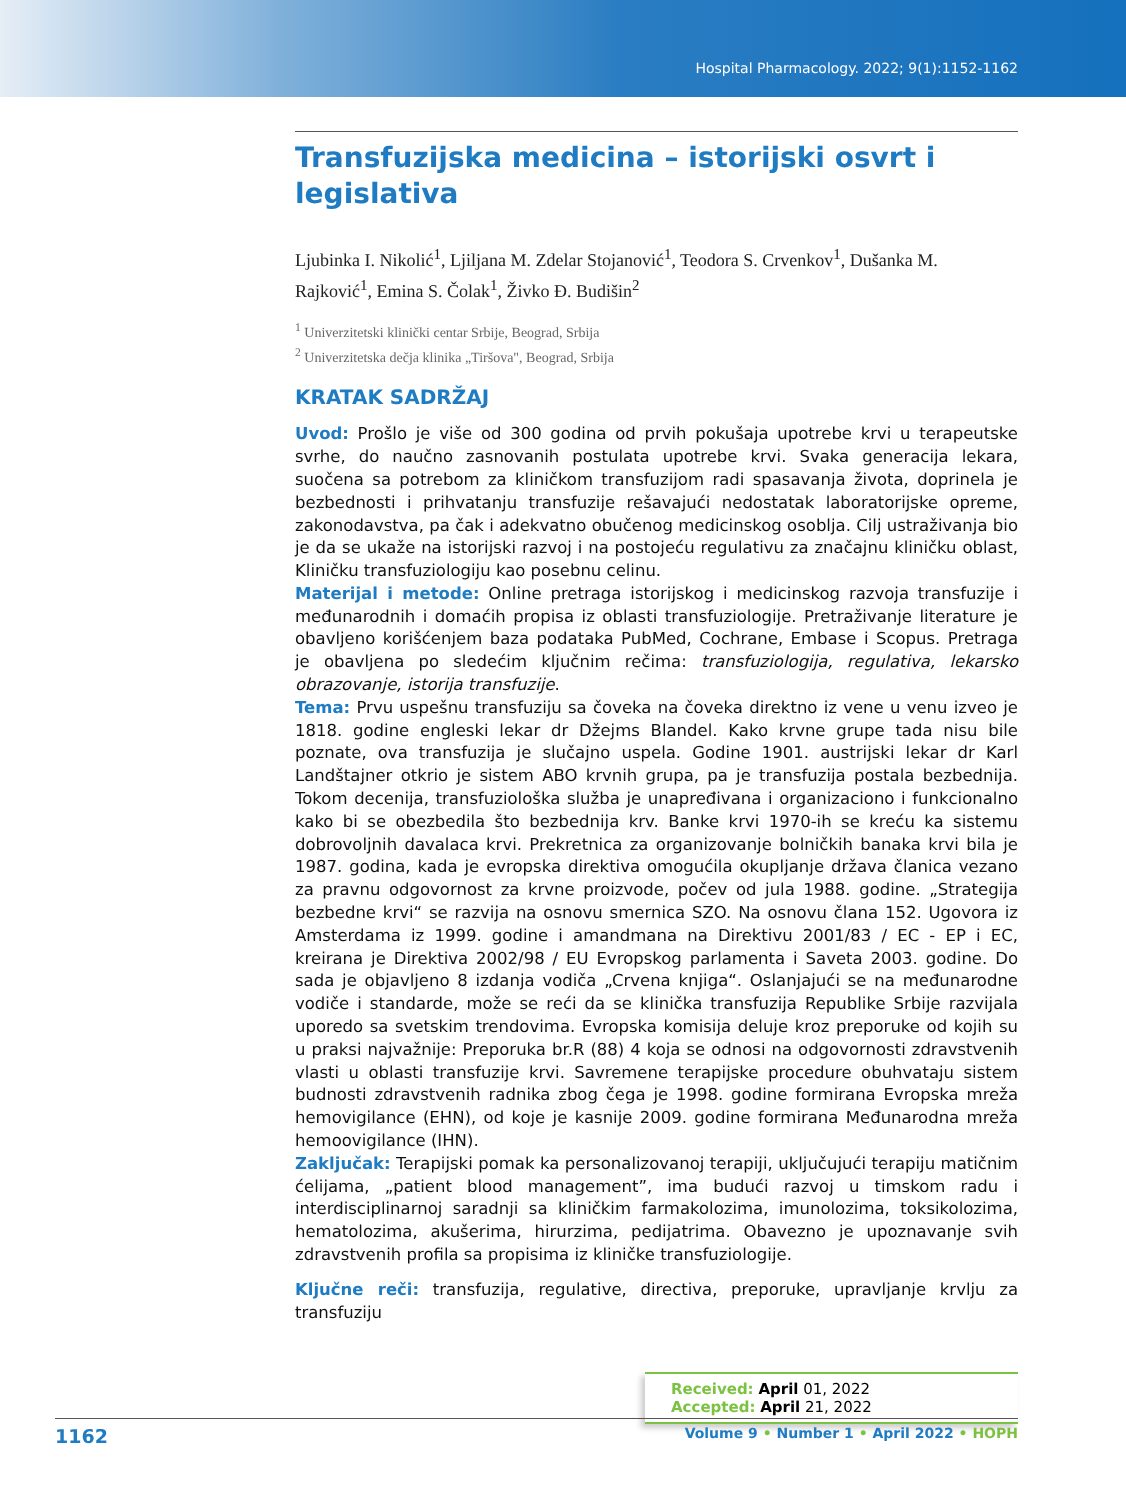Hospital Pharmacology. 2022; 9(1):1152-1162
Transfuzijska medicina – istorijski osvrt i legislativa
Ljubinka I. Nikolić<sup>1</sup>, Ljiljana M. Zdelar Stojanović<sup>1</sup>, Teodora S. Crvenkov<sup>1</sup>, Dušanka M. Rajković<sup>1</sup>, Emina S. Čolak<sup>1</sup>, Živko Đ. Budišin<sup>2</sup>
<sup>1</sup> Univerzitetski klinički centar Srbije, Beograd, Srbija
<sup>2</sup> Univerzitetska dečja klinika „Tiršova", Beograd, Srbija
KRATAK SADRŽAJ
Uvod: Prošlo je više od 300 godina od prvih pokušaja upotrebe krvi u terapeutske svrhe, do naučno zasnovanih postulata upotrebe krvi. Svaka generacija lekara, suočena sa potrebom za kliničkom transfuzijom radi spasavanja života, doprinela je bezbednosti i prihvatanju transfuzije rešavajući nedostatak laboratorijske opreme, zakonodavstva, pa čak i adekvatno obučenog medicinskog osoblja. Cilj ustraživanja bio je da se ukaže na istorijski razvoj i na postojeću regulativu za značajnu kliničku oblast, Kliničku transfuziologiju kao posebnu celinu.
Materijal i metode: Online pretraga istorijskog i medicinskog razvoja transfuzije i međunarodnih i domaćih propisa iz oblasti transfuziologije. Pretraživanje literature je obavljeno korišćenjem baza podataka PubMed, Cochrane, Embase i Scopus. Pretraga je obavljena po sledećim ključnim rečima: transfuziologija, regulativa, lekarsko obrazovanje, istorija transfuzije.
Tema: Prvu uspešnu transfuziju sa čoveka na čoveka direktno iz vene u venu izveo je 1818. godine engleski lekar dr Džejms Blandel. Kako krvne grupe tada nisu bile poznate, ova transfuzija je slučajno uspela. Godine 1901. austrijski lekar dr Karl Landštajner otkrio je sistem ABO krvnih grupa, pa je transfuzija postala bezbednija. Tokom decenija, transfuziološka služba je unapređivana i organizaciono i funkcionalno kako bi se obezbedila što bezbednija krv. Banke krvi 1970-ih se kreću ka sistemu dobrovoljnih davalaca krvi. Prekretnica za organizovanje bolničkih banaka krvi bila je 1987. godina, kada je evropska direktiva omogućila okupljanje država članica vezano za pravnu odgovornost za krvne proizvode, počev od jula 1988. godine. „Strategija bezbedne krvi“ se razvija na osnovu smernica SZO. Na osnovu člana 152. Ugovora iz Amsterdama iz 1999. godine i amandmana na Direktivu 2001/83 / EC - EP i EC, kreirana je Direktiva 2002/98 / EU Evropskog parlamenta i Saveta 2003. godine. Do sada je objavljeno 8 izdanja vodiča „Crvena knjiga“. Oslanjajući se na međunarodne vodiče i standarde, može se reći da se klinička transfuzija Republike Srbije razvijala uporedo sa svetskim trendovima. Evropska komisija deluje kroz preporuke od kojih su u praksi najvažnije: Preporuka br.R (88) 4 koja se odnosi na odgovornosti zdravstvenih vlasti u oblasti transfuzije krvi. Savremene terapijske procedure obuhvataju sistem budnosti zdravstvenih radnika zbog čega je 1998. godine formirana Evropska mreža hemovigilance (EHN), od koje je kasnije 2009. godine formirana Međunarodna mreža hemoovigilance (IHN).
Zaključak: Terapijski pomak ka personalizovanoj terapiji, uključujući terapiju matičnim ćelijama, „patient blood management”, ima budući razvoj u timskom radu i interdisciplinarnoj saradnji sa kliničkim farmakolozima, imunolozima, toksikolozima, hematolozima, akušerima, hirurzima, pedijatrima. Obavezno je upoznavanje svih zdravstvenih profila sa propisima iz kliničke transfuziologije.
Ključne reči: transfuzija, regulative, directiva, preporuke, upravljanje krvlju za transfuziju
Received: April 01, 2022
Accepted: April 21, 2022
1162 Volume 9 • Number 1 • April 2022 • HOPH